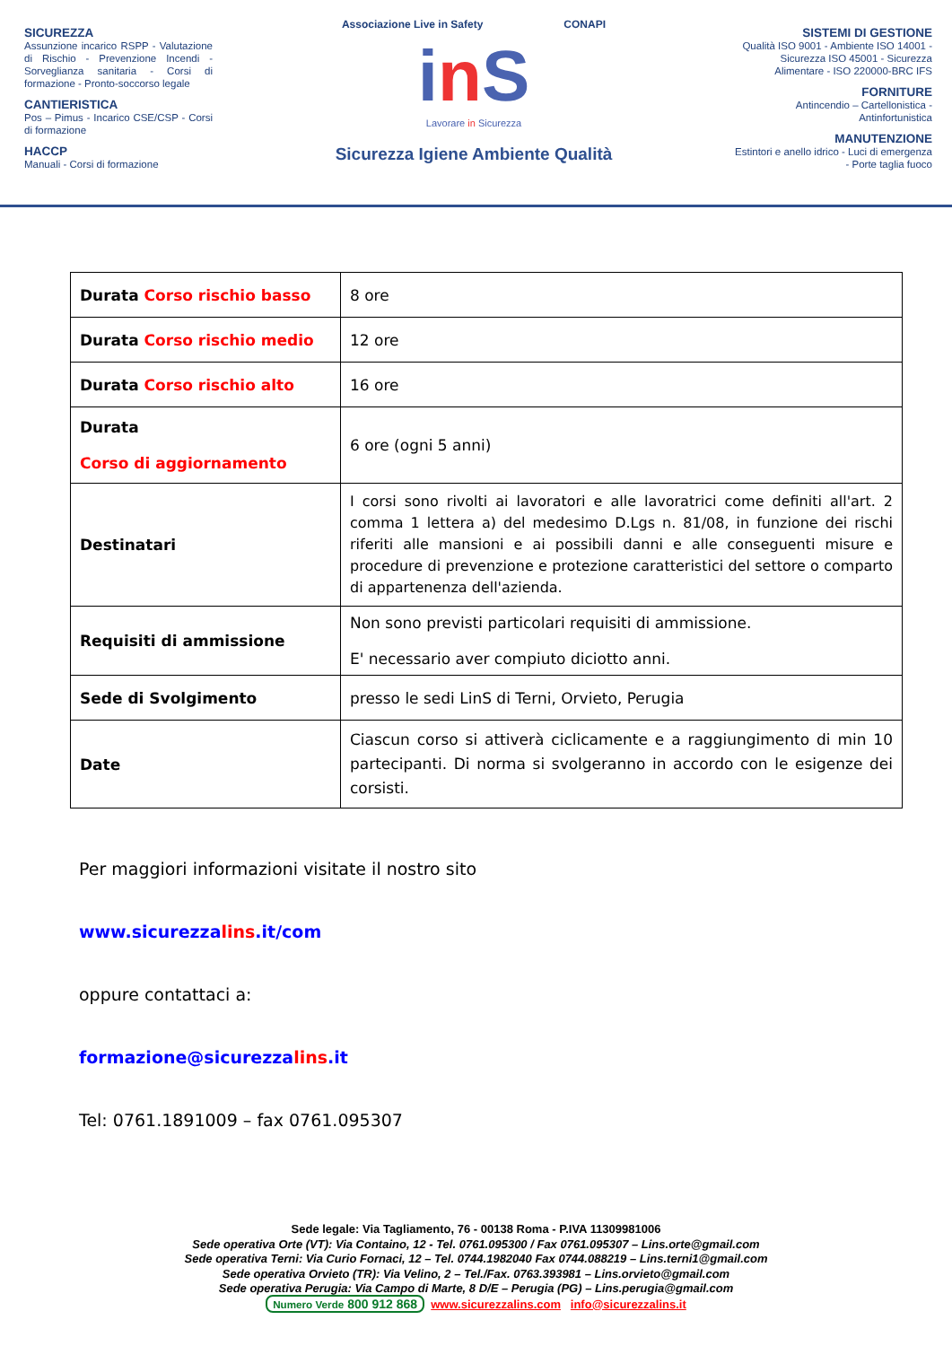SICUREZZA
Assunzione incarico RSPP - Valutazione di Rischio - Prevenzione Incendi - Sorveglianza sanitaria - Corsi di formazione - Pronto-soccorso legale
CANTIERISTICA
Pos – Pimus - Incarico CSE/CSP - Corsi di formazione
HACCP
Manuali - Corsi di formazione
Associazione Live in Safety CONAPI
in S
Lavorare in Sicurezza
Sicurezza Igiene Ambiente Qualità
SISTEMI DI GESTIONE
Qualità ISO 9001 - Ambiente ISO 14001 - Sicurezza ISO 45001 - Sicurezza Alimentare - ISO 220000-BRC IFS
FORNITURE
Antincendio – Cartellonistica - Antinfortunistica
MANUTENZIONE
Estintori e anello idrico - Luci di emergenza - Porte taglia fuoco
| Durata Corso rischio basso | 8 ore |
| Durata Corso rischio medio | 12 ore |
| Durata Corso rischio alto | 16 ore |
| Durata Corso di aggiornamento | 6 ore (ogni 5 anni) |
| Destinatari | I corsi sono rivolti ai lavoratori e alle lavoratrici come definiti all'art. 2 comma 1 lettera a) del medesimo D.Lgs n. 81/08, in funzione dei rischi riferiti alle mansioni e ai possibili danni e alle conseguenti misure e procedure di prevenzione e protezione caratteristici del settore o comparto di appartenenza dell'azienda. |
| Requisiti di ammissione | Non sono previsti particolari requisiti di ammissione. E' necessario aver compiuto diciotto anni. |
| Sede di Svolgimento | presso le sedi LinS di Terni, Orvieto, Perugia |
| Date | Ciascun corso si attiverà ciclicamente e a raggiungimento di min 10 partecipanti. Di norma si svolgeranno in accordo con le esigenze dei corsisti. |
Per maggiori informazioni visitate il nostro sito
www.sicurezzalins.it/com
oppure contattaci a:
formazione@sicurezzalins.it
Tel: 0761.1891009 – fax 0761.095307
Sede legale: Via Tagliamento, 76 - 00138 Roma - P.IVA 11309981006
Sede operativa Orte (VT): Via Containo, 12 - Tel. 0761.095300 / Fax 0761.095307 – Lins.orte@gmail.com
Sede operativa Terni: Via Curio Fornaci, 12 – Tel. 0744.1982040 Fax 0744.088219 – Lins.terni1@gmail.com
Sede operativa Orvieto (TR): Via Velino, 2 – Tel./Fax. 0763.393981 – Lins.orvieto@gmail.com
Sede operativa Perugia: Via Campo di Marte, 8 D/E – Perugia (PG) – Lins.perugia@gmail.com
Numero Verde 800 912 868 www.sicurezzalins.com info@sicurezzalins.it